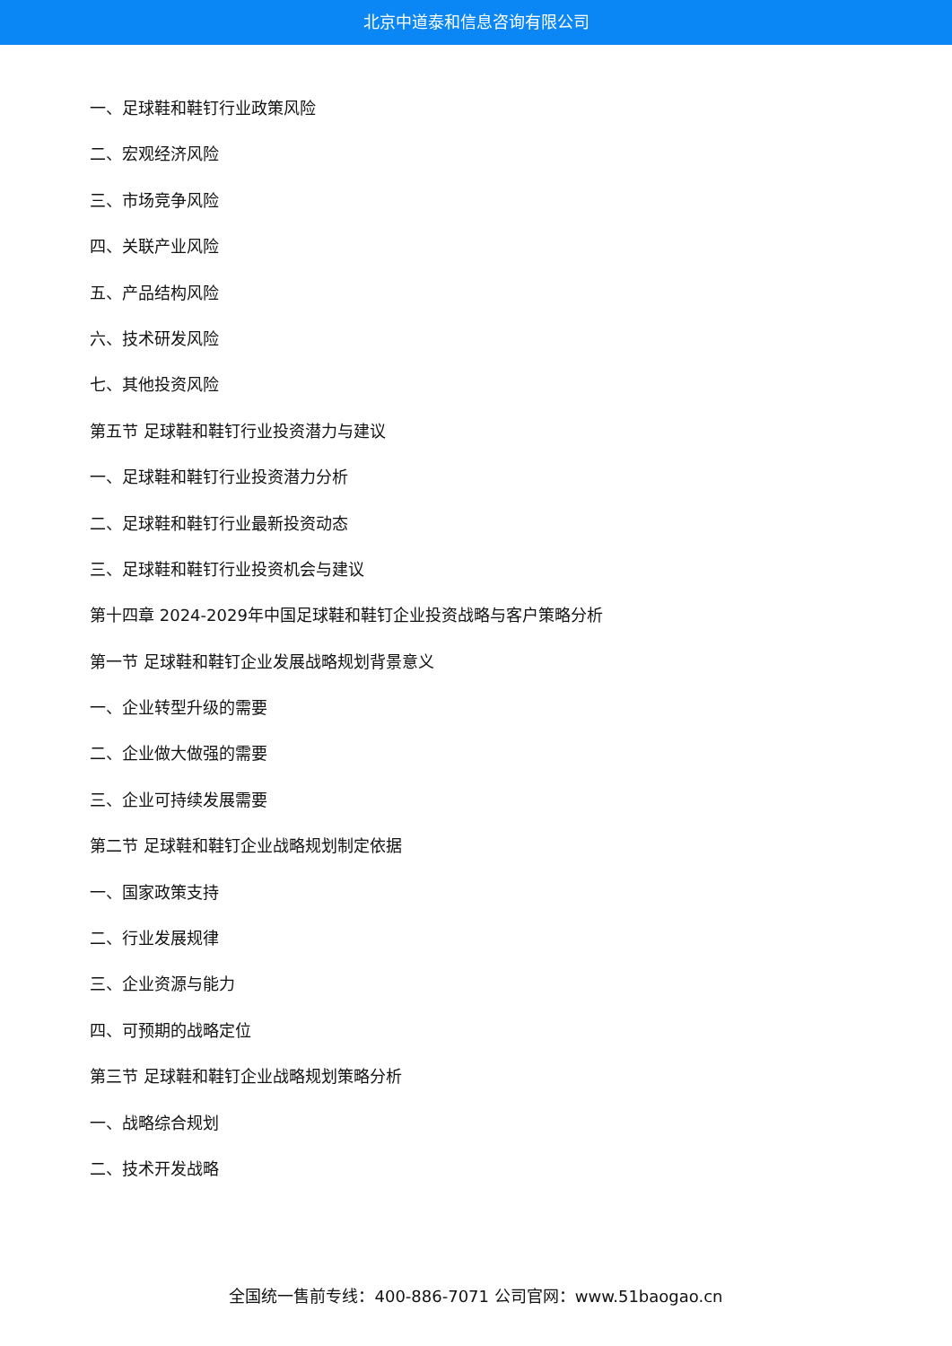北京中道泰和信息咨询有限公司
一、足球鞋和鞋钉行业政策风险
二、宏观经济风险
三、市场竞争风险
四、关联产业风险
五、产品结构风险
六、技术研发风险
七、其他投资风险
第五节 足球鞋和鞋钉行业投资潜力与建议
一、足球鞋和鞋钉行业投资潜力分析
二、足球鞋和鞋钉行业最新投资动态
三、足球鞋和鞋钉行业投资机会与建议
第十四章 2024-2029年中国足球鞋和鞋钉企业投资战略与客户策略分析
第一节 足球鞋和鞋钉企业发展战略规划背景意义
一、企业转型升级的需要
二、企业做大做强的需要
三、企业可持续发展需要
第二节 足球鞋和鞋钉企业战略规划制定依据
一、国家政策支持
二、行业发展规律
三、企业资源与能力
四、可预期的战略定位
第三节 足球鞋和鞋钉企业战略规划策略分析
一、战略综合规划
二、技术开发战略
全国统一售前专线：400-886-7071 公司官网：www.51baogao.cn